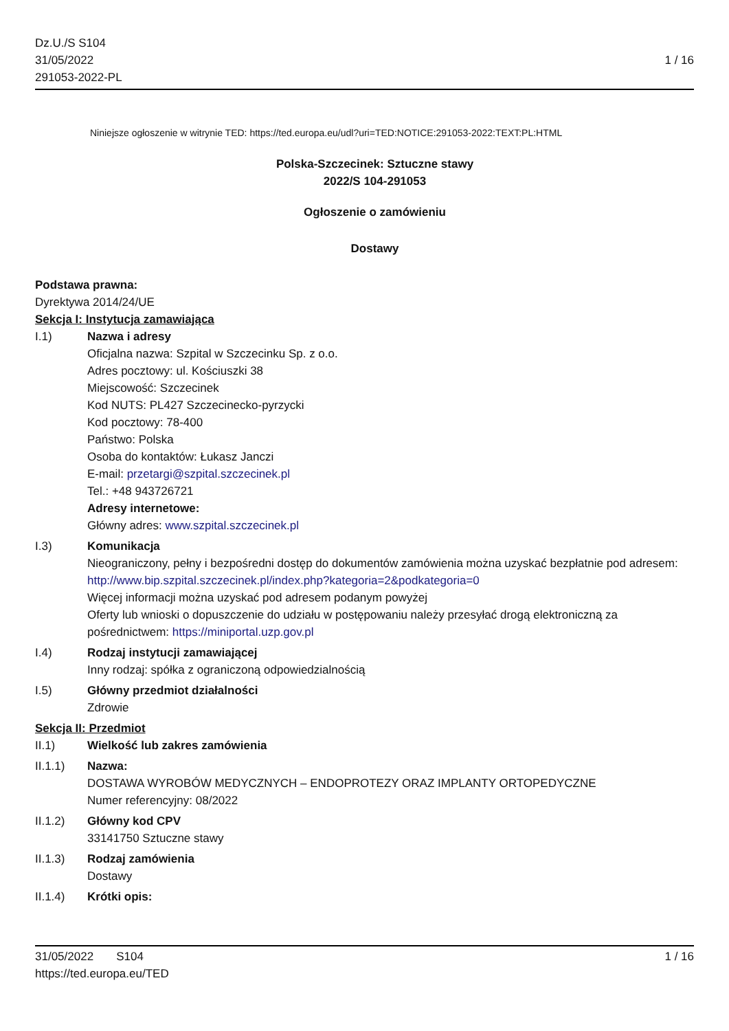Dz.U./S S104
31/05/2022
291053-2022-PL
1 / 16
Niniejsze ogłoszenie w witrynie TED: https://ted.europa.eu/udl?uri=TED:NOTICE:291053-2022:TEXT:PL:HTML
Polska-Szczecinek: Sztuczne stawy
2022/S 104-291053
Ogłoszenie o zamówieniu
Dostawy
Podstawa prawna:
Dyrektywa 2014/24/UE
Sekcja I: Instytucja zamawiająca
I.1) Nazwa i adresy
Oficjalna nazwa: Szpital w Szczecinku Sp. z o.o.
Adres pocztowy: ul. Kościuszki 38
Miejscowość: Szczecinek
Kod NUTS: PL427 Szczecinecko-pyrzycki
Kod pocztowy: 78-400
Państwo: Polska
Osoba do kontaktów: Łukasz Janczi
E-mail: przetargi@szpital.szczecinek.pl
Tel.: +48 943726721
Adresy internetowe:
Główny adres: www.szpital.szczecinek.pl
I.3) Komunikacja
Nieograniczony, pełny i bezpośredni dostęp do dokumentów zamówienia można uzyskać bezpłatnie pod adresem: http://www.bip.szpital.szczecinek.pl/index.php?kategoria=2&podkategoria=0
Więcej informacji można uzyskać pod adresem podanym powyżej
Oferty lub wnioski o dopuszczenie do udziału w postępowaniu należy przesyłać drogą elektroniczną za pośrednictwem: https://miniportal.uzp.gov.pl
I.4) Rodzaj instytucji zamawiającej
Inny rodzaj: spółka z ograniczoną odpowiedzialnością
I.5) Główny przedmiot działalności
Zdrowie
Sekcja II: Przedmiot
II.1) Wielkość lub zakres zamówienia
II.1.1) Nazwa:
DOSTAWA WYROBÓW MEDYCZNYCH – ENDOPROTEZY ORAZ IMPLANTY ORTOPEDYCZNE
Numer referencyjny: 08/2022
II.1.2) Główny kod CPV
33141750 Sztuczne stawy
II.1.3) Rodzaj zamówienia
Dostawy
II.1.4) Krótki opis:
31/05/2022 S104
https://ted.europa.eu/TED
1 / 16